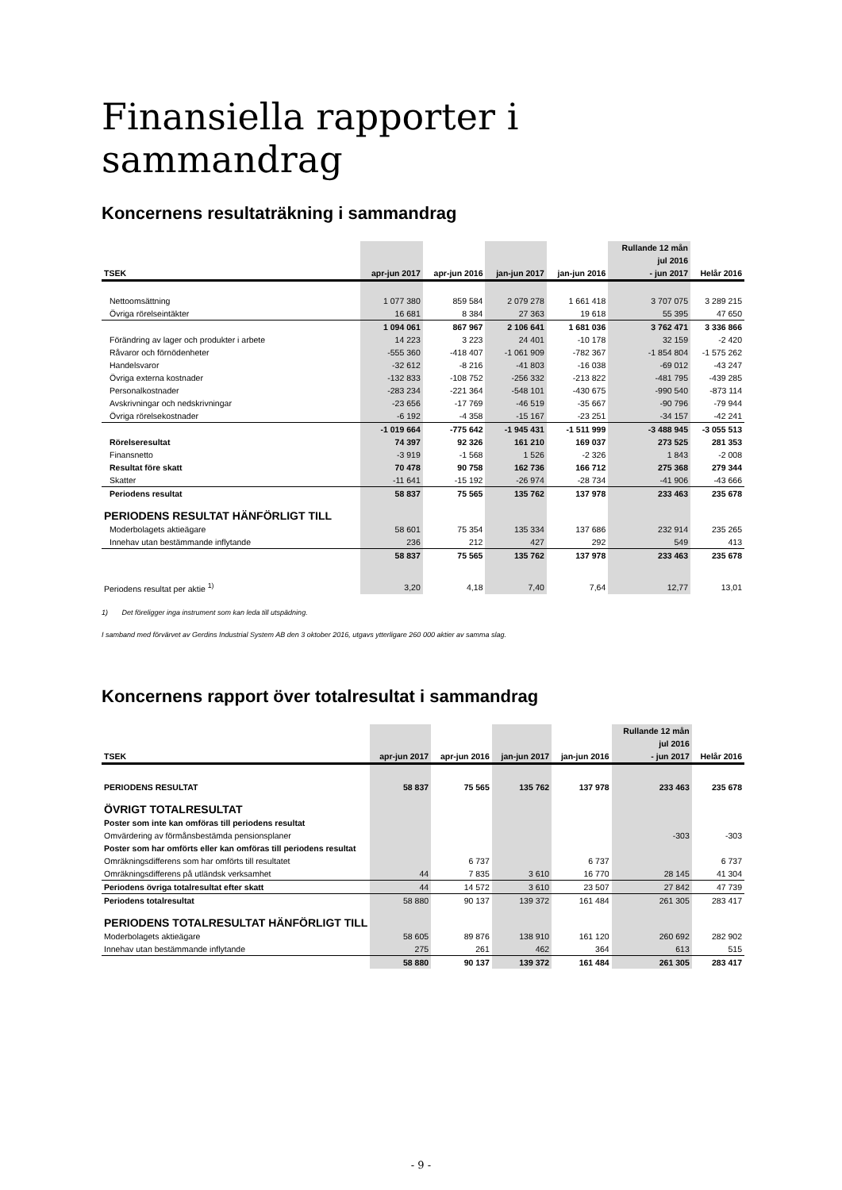Finansiella rapporter i sammandrag
Koncernens resultaträkning i sammandrag
| | | | | | Rullande 12 mån | |
| --- | --- | --- | --- | --- | --- | --- |
| | | | | | jul 2016 | |
| TSEK | apr-jun 2017 | apr-jun 2016 | jan-jun 2017 | jan-jun 2016 | - jun 2017 | Helår 2016 |
| Nettoomsättning | 1 077 380 | 859 584 | 2 079 278 | 1 661 418 | 3 707 075 | 3 289 215 |
| Övriga rörelseintäkter | 16 681 | 8 384 | 27 363 | 19 618 | 55 395 | 47 650 |
| | 1 094 061 | 867 967 | 2 106 641 | 1 681 036 | 3 762 471 | 3 336 866 |
| Förändring av lager och produkter i arbete | 14 223 | 3 223 | 24 401 | -10 178 | 32 159 | -2 420 |
| Råvaror och förnödenheter | -555 360 | -418 407 | -1 061 909 | -782 367 | -1 854 804 | -1 575 262 |
| Handelsvaror | -32 612 | -8 216 | -41 803 | -16 038 | -69 012 | -43 247 |
| Övriga externa kostnader | -132 833 | -108 752 | -256 332 | -213 822 | -481 795 | -439 285 |
| Personalkostnader | -283 234 | -221 364 | -548 101 | -430 675 | -990 540 | -873 114 |
| Avskrivningar och nedskrivningar | -23 656 | -17 769 | -46 519 | -35 667 | -90 796 | -79 944 |
| Övriga rörelsekostnader | -6 192 | -4 358 | -15 167 | -23 251 | -34 157 | -42 241 |
| | -1 019 664 | -775 642 | -1 945 431 | -1 511 999 | -3 488 945 | -3 055 513 |
| Rörelseresultat | 74 397 | 92 326 | 161 210 | 169 037 | 273 525 | 281 353 |
| Finansnetto | -3 919 | -1 568 | 1 526 | -2 326 | 1 843 | -2 008 |
| Resultat före skatt | 70 478 | 90 758 | 162 736 | 166 712 | 275 368 | 279 344 |
| Skatter | -11 641 | -15 192 | -26 974 | -28 734 | -41 906 | -43 666 |
| Periodens resultat | 58 837 | 75 565 | 135 762 | 137 978 | 233 463 | 235 678 |
| PERIODENS RESULTAT HÄNFÖRLIGT TILL | | | | | | |
| Moderbolagets aktieägare | 58 601 | 75 354 | 135 334 | 137 686 | 232 914 | 235 265 |
| Innehav utan bestämmande inflytande | 236 | 212 | 427 | 292 | 549 | 413 |
| | 58 837 | 75 565 | 135 762 | 137 978 | 233 463 | 235 678 |
| Periodens resultat per aktie <sup>1)</sup> | 3,20 | 4,18 | 7,40 | 7,64 | 12,77 | 13,01 |
1) Det föreligger inga instrument som kan leda till utspädning.
I samband med förvärvet av Gerdins Industrial System AB den 3 oktober 2016, utgavs ytterligare 260 000 aktier av samma slag.
Koncernens rapport över totalresultat i sammandrag
| | | | | | Rullande 12 mån | |
| --- | --- | --- | --- | --- | --- | --- |
| | | | | | jul 2016 | |
| TSEK | apr-jun 2017 | apr-jun 2016 | jan-jun 2017 | jan-jun 2016 | - jun 2017 | Helår 2016 |
| PERIODENS RESULTAT | 58 837 | 75 565 | 135 762 | 137 978 | 233 463 | 235 678 |
| ÖVRIGT TOTALRESULTAT | | | | | | |
| Poster som inte kan omföras till periodens resultat | | | | | | |
| Omvärdering av förmånsbestämda pensionsplaner | | | | | -303 | -303 |
| Poster som har omförts eller kan omföras till periodens resultat | | | | | | |
| Omräkningsdifferens som har omförts till resultatet | | 6 737 | | 6 737 | | 6 737 |
| Omräkningsdifferens på utländsk verksamhet | 44 | 7 835 | 3 610 | 16 770 | 28 145 | 41 304 |
| Periodens övriga totalresultat efter skatt | 44 | 14 572 | 3 610 | 23 507 | 27 842 | 47 739 |
| Periodens totalresultat | 58 880 | 90 137 | 139 372 | 161 484 | 261 305 | 283 417 |
| PERIODENS TOTALRESULTAT HÄNFÖRLIGT TILL | | | | | | |
| Moderbolagets aktieägare | 58 605 | 89 876 | 138 910 | 161 120 | 260 692 | 282 902 |
| Innehav utan bestämmande inflytande | 275 | 261 | 462 | 364 | 613 | 515 |
| | 58 880 | 90 137 | 139 372 | 161 484 | 261 305 | 283 417 |
- 9 -